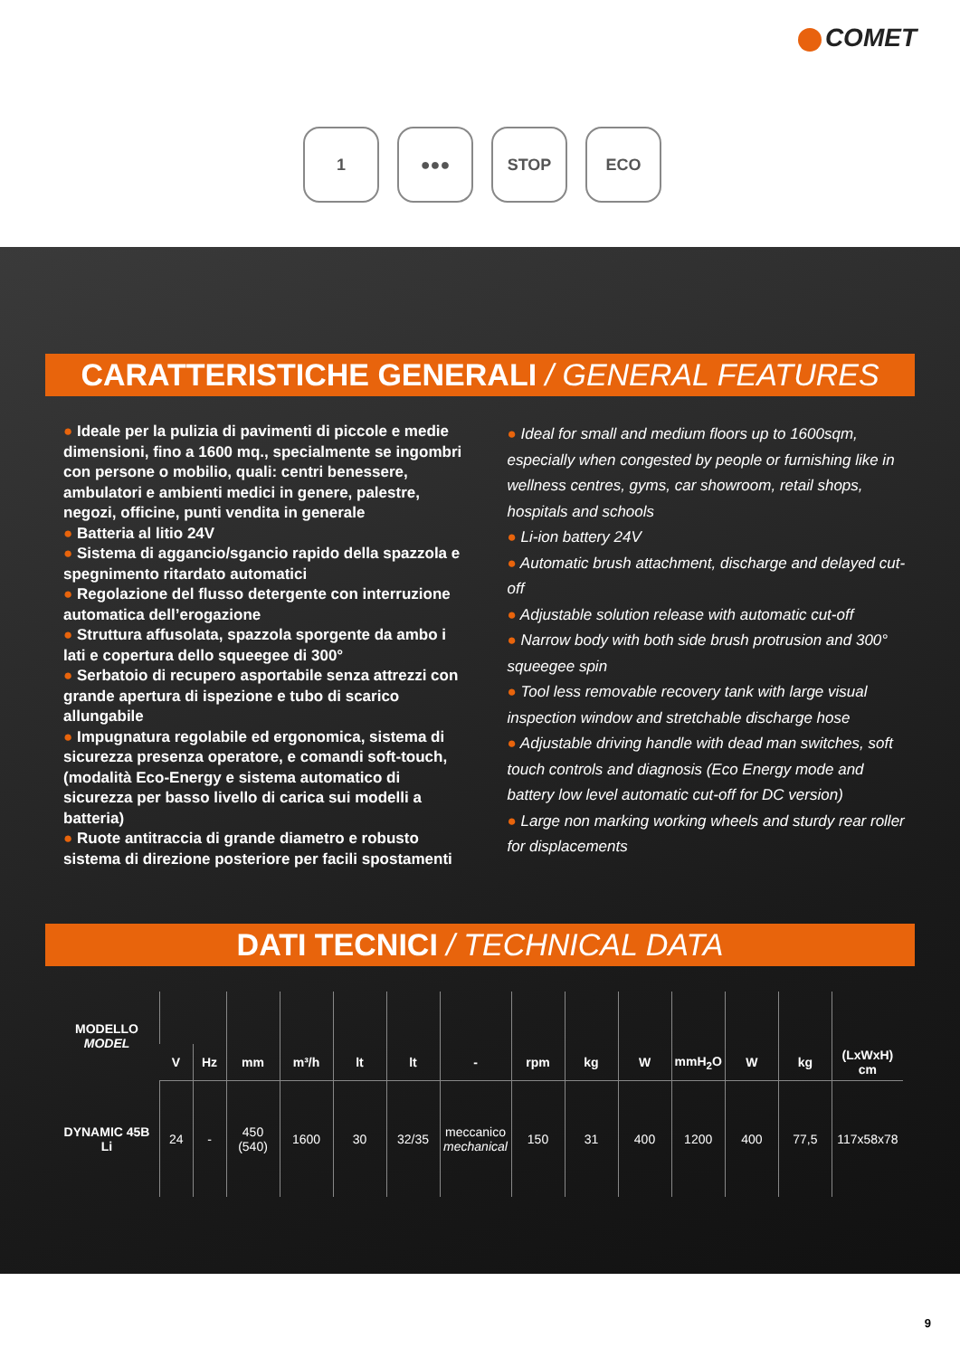COMET
1 ●●● STOP ECO
CARATTERISTICHE GENERALI / GENERAL FEATURES
● Ideale per la pulizia di pavimenti di piccole e medie dimensioni, fino a 1600 mq., specialmente se ingombri con persone o mobilio, quali: centri benessere, ambulatori e ambienti medici in genere, palestre, negozi, officine, punti vendita in generale
● Batteria al litio 24V
● Sistema di aggancio/sgancio rapido della spazzola e spegnimento ritardato automatici
● Regolazione del flusso detergente con interruzione automatica dell’erogazione
● Struttura affusolata, spazzola sporgente da ambo i lati e copertura dello squeegee di 300°
● Serbatoio di recupero asportabile senza attrezzi con grande apertura di ispezione e tubo di scarico allungabile
● Impugnatura regolabile ed ergonomica, sistema di sicurezza presenza operatore, e comandi soft-touch, (modalità Eco-Energy e sistema automatico di sicurezza per basso livello di carica sui modelli a batteria)
● Ruote antitraccia di grande diametro e robusto sistema di direzione posteriore per facili spostamenti
● Ideal for small and medium floors up to 1600sqm, especially when congested by people or furnishing like in wellness centres, gyms, car showroom, retail shops, hospitals and schools
● Li-ion battery 24V
● Automatic brush attachment, discharge and delayed cut-off
● Adjustable solution release with automatic cut-off
● Narrow body with both side brush protrusion and 300° squeegee spin
● Tool less removable recovery tank with large visual inspection window and stretchable discharge hose
● Adjustable driving handle with dead man switches, soft touch controls and diagnosis (Eco Energy mode and battery low level automatic cut-off for DC version)
● Large non marking working wheels and sturdy rear roller for displacements
DATI TECNICI / TECHNICAL DATA
| MODELLO MODEL | | | | | | | | | | | | | | |
| --- | --- | --- | --- | --- | --- | --- | --- | --- | --- | --- | --- | --- | --- | --- |
| | V | Hz | mm | m³/h | lt | lt | - | rpm | kg | W | mmH<sub>2</sub>O | W | kg | (LxWxH) cm |
| DYNAMIC 45B Li | 24 | - | 450 (540) | 1600 | 30 | 32/35 | meccanico mechanical | 150 | 31 | 400 | 1200 | 400 | 77,5 | 117x58x78 |
9